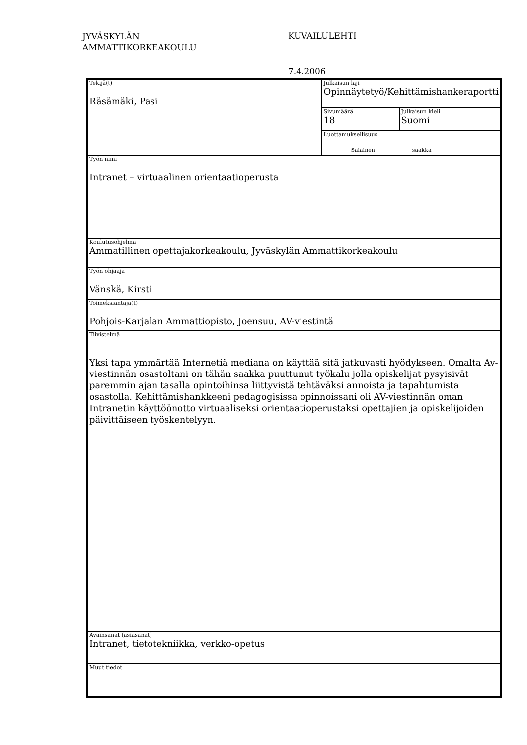JYVÄSKYLÄN
AMMATTIKORKEAKOULU
KUVAILULEHTI
7.4.2006
| Tekijä(t) Räsämäki, Pasi | Julkaisun laji Opinnäytetyö/Kehittämishankeraportti | |
| | Sivumäärä 18 | Julkaisun kieli Suomi |
| | Luottamuksellisuus Salainen _____________saakka | |
| Työn nimi Intranet – virtuaalinen orientaatioperusta | | |
| Koulutusohjelma Ammatillinen opettajakorkeakoulu, Jyväskylän Ammattikorkeakoulu | | |
| Työn ohjaaja Vänskä, Kirsti | | |
| Toimeksiantaja(t) Pohjois-Karjalan Ammattiopisto, Joensuu, AV-viestintä | | |
| Tiivistelmä Yksi tapa ymmärtää Internetiä mediana on käyttää sitä jatkuvasti hyödykseen. Omalta Av-viestinnän osastoltani on tähän saakka puuttunut työkalu jolla opiskelijat pysyisivät paremmin ajan tasalla opintoihinsa liittyvistä tehtäväksi annoista ja tapahtumista osastolla. Kehittämishankkeeni pedagogisissa opinnoissani oli AV-viestinnän oman Intranetin käyttöönotto virtuaaliseksi orientaatioperustaksi opettajien ja opiskelijoiden päivittäiseen työskentelyyn. | | |
| Avainsanat (asiasanat) Intranet, tietotekniikka, verkko-opetus | | |
| Muut tiedot | | |